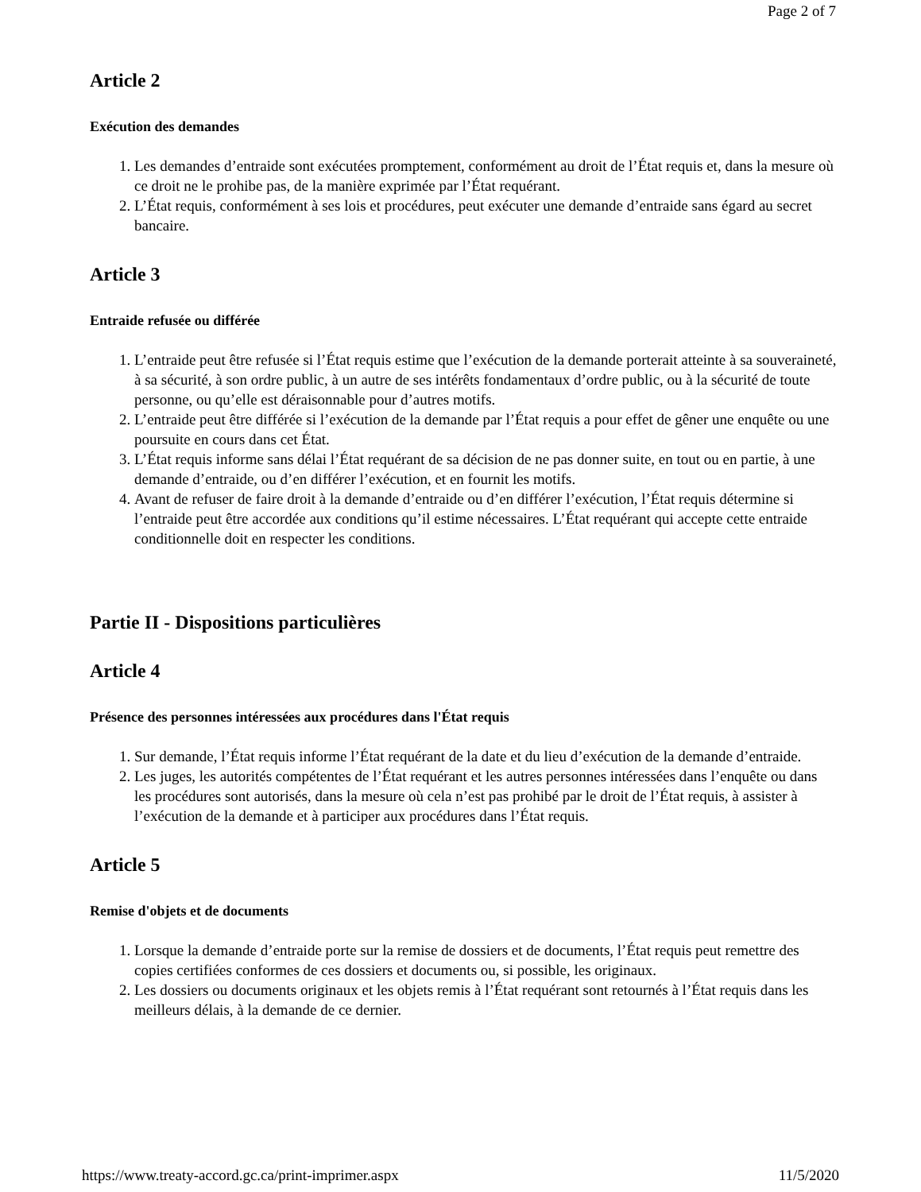Page 2 of 7
Article 2
Exécution des demandes
1. Les demandes d’entraide sont exécutées promptement, conformément au droit de l’État requis et, dans la mesure où ce droit ne le prohibe pas, de la manière exprimée par l’État requérant.
2. L’État requis, conformément à ses lois et procédures, peut exécuter une demande d’entraide sans égard au secret bancaire.
Article 3
Entraide refusée ou différée
1. L’entraide peut être refusée si l’État requis estime que l’exécution de la demande porterait atteinte à sa souveraineté, à sa sécurité, à son ordre public, à un autre de ses intérêts fondamentaux d’ordre public, ou à la sécurité de toute personne, ou qu’elle est déraisonnable pour d’autres motifs.
2. L’entraide peut être différée si l’exécution de la demande par l’État requis a pour effet de gêner une enquête ou une poursuite en cours dans cet État.
3. L’État requis informe sans délai l’État requérant de sa décision de ne pas donner suite, en tout ou en partie, à une demande d’entraide, ou d’en différer l’exécution, et en fournit les motifs.
4. Avant de refuser de faire droit à la demande d’entraide ou d’en différer l’exécution, l’État requis détermine si l’entraide peut être accordée aux conditions qu’il estime nécessaires. L’État requérant qui accepte cette entraide conditionnelle doit en respecter les conditions.
Partie II - Dispositions particulières
Article 4
Présence des personnes intéressées aux procédures dans l'État requis
1. Sur demande, l’État requis informe l’État requérant de la date et du lieu d’exécution de la demande d’entraide.
2. Les juges, les autorités compétentes de l’État requérant et les autres personnes intéressées dans l’enquête ou dans les procédures sont autorisés, dans la mesure où cela n’est pas prohibé par le droit de l’État requis, à assister à l’exécution de la demande et à participer aux procédures dans l’État requis.
Article 5
Remise d'objets et de documents
1. Lorsque la demande d’entraide porte sur la remise de dossiers et de documents, l’État requis peut remettre des copies certifiées conformes de ces dossiers et documents ou, si possible, les originaux.
2. Les dossiers ou documents originaux et les objets remis à l’État requérant sont retournés à l’État requis dans les meilleurs délais, à la demande de ce dernier.
https://www.treaty-accord.gc.ca/print-imprimer.aspx 11/5/2020